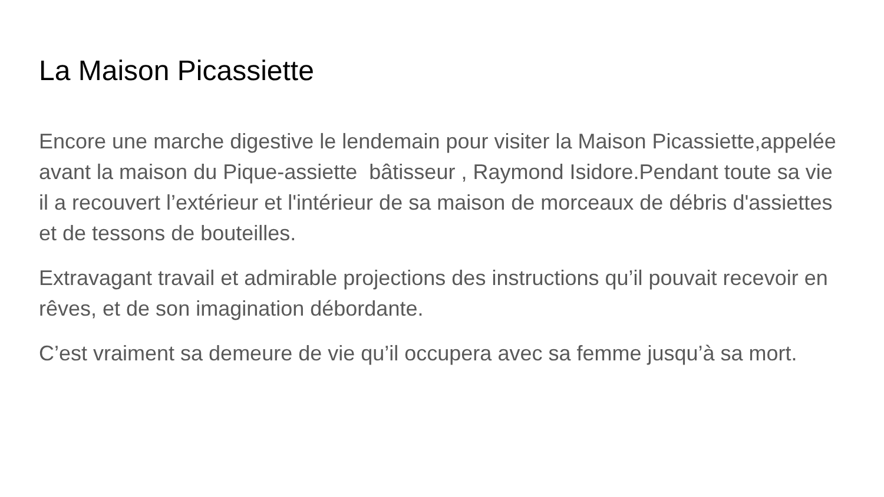La Maison Picassiette
Encore une marche digestive le lendemain pour visiter la Maison Picassiette,appelée avant la maison du Pique-assiette bâtisseur , Raymond Isidore.Pendant toute sa vie il a recouvert l’extérieur et l'intérieur de sa maison de morceaux de débris d'assiettes et de tessons de bouteilles.
Extravagant travail et admirable projections des instructions qu’il pouvait recevoir en rêves, et de son imagination débordante.
C’est vraiment sa demeure de vie qu’il occupera avec sa femme jusqu’à sa mort.